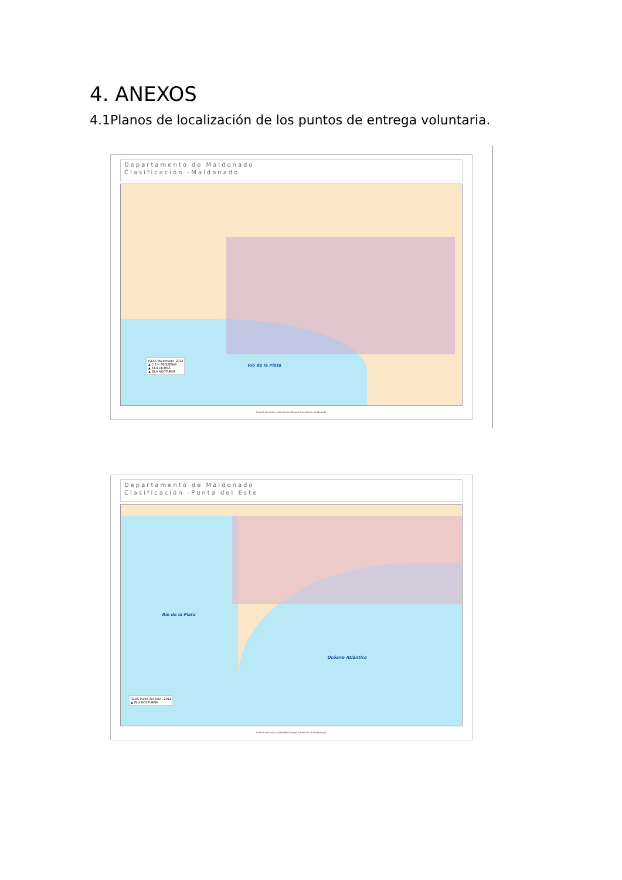4. ANEXOS
4.1Planos de localización de los puntos de entrega voluntaria.
Departamento de Maldonado
Clasificación -Maldonado
ISLAS Maldonado- 2012
▲ C.E.V. PEQUEÑAS
▲ ISLA DIURNA
▲ ISLA NOCTURNA
Río de la Plata
Fuente de datos: Intendencia Departamental de Maldonado
Departamento de Maldonado
Clasificación -Punta del Este
Río de la Plata
Océano Atlántico
ISLAS Punta del Este - 2012
▲ ISLA NOCTURNA
Fuente de datos: Intendencia Departamental de Maldonado